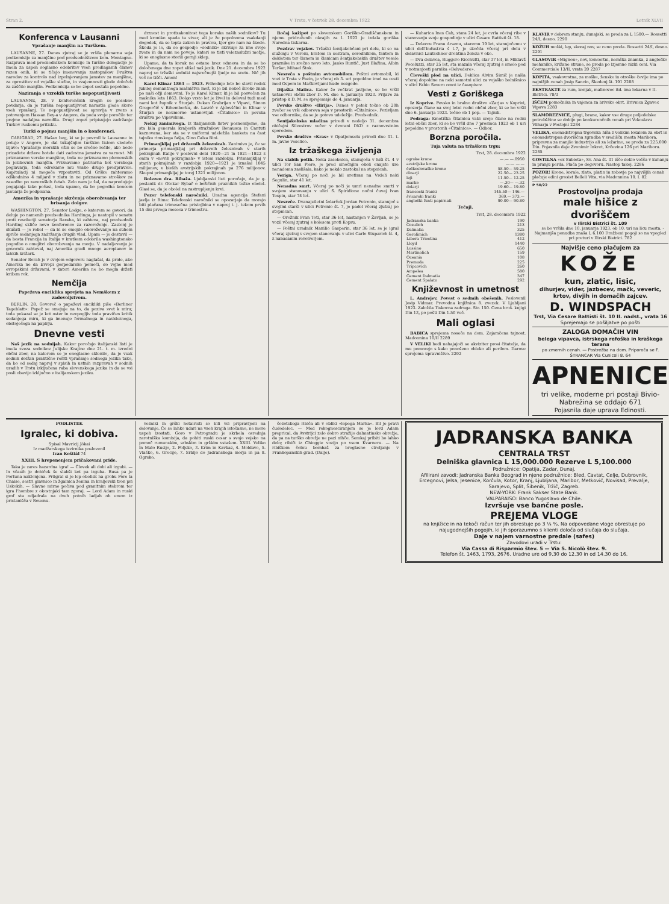Stran 2. V Trstu, v četrtek 28. decembra 1922 Letnik XLVII
Konferenca v Lausanni
Vprašanje manjšin na Turškem.
LAUSANNE, 27. Danes zjutraj se je vršila plenarna seja podkomisije za manjšine pod predsedništvom kom. Montagne. Razprava med predsednikom komisije in turško delegacijo je imela za uspeh soglasno odobritev vseh predlaganih članov razen onih, ki se tičejo imenovanja zastopnikov Društva narodov za kontrolo nad izpolnjevanjem jamstev za manjšine, za oprostitev od vojaške službe, in vzajemnosti glede določeb za zaščito manjšin. Podkomisija se bo zopet sestala popoldne.
Naziranja o vzrokih turške nepopustljivosti
LAUSANNE, 28. V konferenčnih krogih se posebno povdarja, da je turška nepopustljivost narastla glede skoro vseh vprašanj. To nepopustljivost se spravlja v zvezo s potovanjem Hassan Bey-a v Angoro, da poda svoje poročilo ter prejme nadaljna navodila. Drugi zopet pripisujejo zadržanje Turkov ruskemu pritisku.
Turki o pojmu manjšin in o konferenci.
CARIGRAD, 27. Hašan beg, ki se je povrnil iz Lausanne in potuje v Angoro, je dal tukajšnjim turškim listom sledečo izjavo: Vprašanje morskih ožin se bo srečno rešilo, ako bodo prizadete države hotele dati zadostna jamstva za varnost. Mi priznavamo verske manjšine, toda ne priznavamo plemenskih in jezikovnih manjšin. Priznavamo patriarha kot verskega poglavarja, toda odrekamo mu vsako drugo predpravico. Kapitulacij ni mogoče vzpostaviti. Od Grške zahtevamo odškodnino 4 miljard v zlatu in ne priznavamo stroškov za zasedbo po zaveznških četah. Zelo nam je žal, da napredujejo pogajanja tako počasi, toda upamo, da bo pogodba koncem januarja že podpisana.
Amerika in vprašanje skrčenja oboroževanja ter brisanja dolgov.
WASHINGTON, 27. Senator Lodge, o katerem se govori, da deluje po namenih predsednika Hardinga, je nastopil v senatu proti resoluciji senatorja Baraha, ki zahteva, naj predsednik Harding skliče novo konferenco za razoroženje. Zastonj je skušati — je rekel — da bi se omejilo oboroževanje na suhem spričo sedanjega zadržanja drugih vlad. Upam — je dostavil — da bosta Francija in Italija v kratkem odobrila washingtonsko pogodbo o omejitvi oboroževanja na morju. V nadaljevanju je govornik zahteval, naj Amerika gradi mnogo aeroplanov in lahkih križark.
Senator Borah je v svojem odgovoru naglašal, da pride, ako Amerika ne da Evropi gospodarske pomoči, do vojne med evropskimi državami, v kateri Amerika ne bo mogla držati križem rok.
Nemčija
Papeževa enciklika sprejeta na Nemškem z zadovoljstvom.
BERLIN, 28. Govoreč o papeževi encikliki piše «Berliner Tageblatt»: Papež se omejuje na to, da poziva svet k miru; toda pokazal se je kot oster in nevpogljiv toda pravičen kritik sedanjega miru, ki ga imenuje formalnega in navideznega, obstoječega na papirju.
Dnevne vesti
Naš jezik na sodnijah. Kakor poročajo italijanski listi je imela zveza sodnikov Julijske Krajine dne 21. t. m. izredni občni zbor, na katerem se je enoglasno sklenilo, da je vsak sodnik dolžan praktično rešiti vprašanje sodnega jezika tako, da bo od sedaj naprej v spisih in ustnih razpravah v sodnih uradih v Trstu izključena raba slovenskega jezika in da se vsi posli obavijo izključno v italijanskem jeziku.
drznost in protizakonitost tega koraka naših sodnikov? Tu med kroniko spada ta stvar, ali je že popolnoma vsakdanji dogodek, da se tepta zakon in pravica, kjer gre nam na škodo. Škoda je le, da se gospodje «sodniki» skrivajo za ime svoje zveze in da nam ne povejo, kateri so tisti veleza­služni možje, ki so enoglasno storili gornji sklep.
Upamo, da ta korak ne ostane brez odmeva in da se bo določenega dne zopet slišal naš jezik. Dne 21. decembra 1922 naprej so tržaški sodniki najsrečnejši ljudje na svetu. Nič jih več ne tišči. Amen!
Karel Klinar 1863 — 1923. Prihodnje leto bo slavil redek jubilej demantnega mašništva mož, ki je bil nekoč široko znan po naši ožji domovini. To je Karel Klinar, ki je bil posvečen za mašnika leta 1863. Dolgo vrsto let je živel in deloval tudi med nami kot župnik v Šturjah. Dekan Grabrijan v Vipavi, Simon Gregorčič v Rihemberku, dr. Lavrič v Ajdovščini in Klinar v Šturjah so neumorno ustanovljali «Čitalnice» in pevska društva po Vipavskem.
Nekaj zanimivega. Iz italijanskih listov posnemljemo, da sta bila generala kraljevih stražnikov Bonausca in Cantuti kaznovana, ker sta se v uniformi udeležila banketa na čast tajniku rimskega fašja, Gino Calza Bini.
Primanjkljaj pri državnih železnicah. Zanimivo je, če se primerja primanjkljaj pri državnih železnicah v starih pokrajinah Italije v poslovni dobi 1920—21 in 1921—1922 z onim v «novih pokrajinah» v istem razdobju. Primanjkljaj v starih pokrajinah v razdobju 1920—1921 je iznašal 1045 milijonov, v bivših avstrijskih pokrajinah pa 276 milijonov. Skupni primanjkljaj je torej 1321 milijonov.
Bolezen dra. Ribaža. Ljubljanski listi poročajo, da je g. poslanik dr. Otokar Rybař o božičnih praznikih težko obolel. Glasi se, da je obolel na zastrupljenju krvi.
Pozor telefonski naročniki. Uradna agencija Stefani javlja iz Rima: Telefonski naročniki se opozarjajo da morajo biti plačana trimesečna pristojbina v naprej t. j. tekom prvih 15 dni prvega meseca v trimestru.
Ročaj kažipot po slovenskem Goriško-Gradiščanskem in njemu pridruženih okrajih za l. 1923 je izdala goriška Narodna tiskarna.
Pozdrav vojakov. Tržaški šentjakobčani pri delu, ki so na služenju v Veroni, bratom in sestram, sorodnikom, fantom in dekletom ter članom in članicam šentjakobskih društev vesele praznike in srečno novo leto. Janko Runtič, Just Blažina, Albin Teršar, Mihael Štok.
Nesreča s poštnim avtomobilom. Poštni avtomobil, ki vozi iz Trsta v Pazin, je včeraj ob 3. uri popoldne imel na cesti med Ospom in Mačkovljami hudo nezgodo.
Dijaška Matica. Kakor že večkrat javljeno, se bo vršil ustanovni občni zbor D. M. dne 6. januarja 1923. Prijave za pristop k D. M. se sprejemajo do 4. januarja.
Pevsko društvo «Ilirija». Danes v petek točno ob 20h zvečer se vrši odborova seja v prostorih «Čitalnice». Pozivljam vse odbornike, da se je gotovo udeležijo. Predsednik.
Šentjakobska mladina priredi v nedeljo 31. decembra običajni Silvestrov večer v dvorani DKD z raznovrstnim sporedom.
Pevsko društvo «Kras» v Opatjemselu priredi dne 31. t. m. javno veselico.
Iz tržaškega življenja
Na slabih potih. Neka zasebnica, stanujoča v hiši št. 4 v ulici Tor San Piero, je pred sinočnjim okoli enajste ure nenadoma zaslišala, kako je nekdo zastokal na stopnicah.
Veriga. Včeraj po noči je bil aretiran na Vrdeli neki Segulin, star 41 let.
Nenadna smrt. Včeraj po noči je umrl nenadne smrti v svojem stanovanju v ulici S. Spiridione nočni čuvaj Ivan Tespin, star 74 let.
Nesreče. Dvanajstletni šolarček Jordan Petronio, stanujoč s svojimi starši v ulici Petronio št. 7, je padel včeraj zjutraj po stopnicah.
— Orožnik Fran Toti, star 36 let, nastanjen v Žavljah, se je vozil včeraj zjutraj s kolesom proti Kopru.
— Poštni uradnik Manilio Gasperin, star 36 let, se je igral včeraj zjutraj v svojem stanovanju v ulici Carlo Stuparich št. 4, z nabasanim revolverjem.
— Kuharica Ines Cah, stara 24 let, je cvrla včeraj ribe v stanovanju svoje gospodinje v ulici Cesare Battisti št. 18.
— Delavcu Franu Arsenu, staremu 19 let, stanujočemu v ulici dell'Industria š t.7, je skočila včeraj pri delu v delavnici Lautschner drobtina železa v oko.
— Dva delavca, Ruggero Ricchutti, star 37 let, in Miklavž Poceluzzi, star 25 let, sta mazala včeraj zjutraj s smolo pod v notranjosti parnika «Belvedere».
Človeški plod na ulici. Deklica Alvira Simič je našla včeraj dopoldne na neki samotni ulici za vojaško bolnišnico v ulici Fabio Severo omot iz časopisov.
Vesti z Goriškega
Iz Koprive. Pevsko in bralno društvo «Zarja» v Koprivi, opozorja člane na svoj letni redni občni zbor, ki se bo vršil dne 6. januarja 1923. točno ob 1 pop. — Tajnik.
Podraga: Kmetiška čitalnica vabi svoje člane na redni letni občni zbor, ki se bo vršil dne 7 prosinca 1923 ob 1 uri popoldne v prostorih «Čitalnice». — Odbor.
Borzna poročila.
Tuja valuta na tržaškem trgu:
Trst, 28. decembra 1922
| ogrske krone | —.— —.0950 |
| avstrijske krone | —.— —.— |
| češkoslovaške krone | 58.50— 59.25 |
| dinarji | 22.50— 23.25 |
| leji | 11.50— 12.25 |
| marke | —.30— —.32 |
| dolarji | 19.60— 19.80 |
| francoski franki | 145.50— 146.— |
| švicarski franki | 369.— 373.— |
| angleški funti papirnati | 90.00— 90.80 |
Tečaji.
Trst, 28. decembra 1922
| Jadranska banka | 190 |
| Cosulich | 213 |
| Dalmatia | 325 |
| Gerolimich | 1380 |
| Libera Triestina | 412 |
| Lloyd | 1440 |
| Lussino | 650 |
| Martinolich | 159 |
| Oceania | 108 |
| Premuda | 225 |
| Tripcovich | 260 |
| Ampelea | 580 |
| Cement Dalmatia | 347 |
| Cement Spalato | 292 |
Književnost in umetnost
L. Andrejev, Povest o sedmih obešenih. Poslovenil Josip Vidmar. Prevodna knjižnica 8. zvezek. V Ljubljani 1923. Založila Tiskovna zadruga. Str. 150. Cena broš. knjigi Din 13, po pošti Din 1.50 več.
Mali oglasi
BABICA sprejema noseče na dom. Zajamčena tajnost. Madonnina 10/II 2289
V VELIKI bedi nahajajoči se akviziter prosi čitatelje, da mu pomorejo s kako ponošeno obleko ali perilom. Darove sprejema upravništvo. 2292
KLAVIR v dobrem stanju, dunajski, se proda za L 1500.— Rossetti 24/I, desno. 2290
KOŽUH moški, lep, skoraj nov, se ceno proda. Rossetti 24/I, desno. 2291
GLASOVIR «Mignon», nov, koncertni, nemška znamka, z angleško mehaniko, križane strune, se proda po izjemno nizki ceni. Via Commerciale 13/II, vrata 20 2287
KOPITA, vsakovrstna, za moške, ženske in otroške čevlje ima po najnižjih cenah Josip Sancin, Škedenj št. 191 2288
EKSTRAKTE za rum, konjak, malinovec itd. ima lekarna v II. Bistrici. 78/3
IŠČEM pomočnika in vajenca za brivsko obrt. Brivnica Žgavec Vipava 2283
SLAMOREZNICE, plugi, brane, kakor vse druge poljedelske potrebščine se dobijo po konkurenčnih cenah pri Vekoslavu Vilharju v Postojni 2284
VELIKA, enonadstropna trgovska hiša z velikim lokalom za obrt in enonadstropna dvoriščna zgradba v središču mesta Maribora, pripravna za manjšo industrijo ali za ležarino, se proda za 225.000 Din. Pojasnila daje Zvonimir Inkret, Krčevina 126 pri Mariboru. 2285
GOSTILNA «ex Subieta», Sv. Ana št. 31 išče deklo vešča v kuhanju in pranju perila. Plača po dogovoru. Nastop takoj. 2286
POZOR! Krone, korale, zlato, platin in zobovje po najvišjih cenah plačuje edini grosist Belleli Vita, via Madonnina 10. I. 82
P 50/22
Prostovoljna prodaja
male hišice z dvoriščem
v Ilirski Bistrici št. 109
se bo vršila dne 10. januarja 1923. ob 10. uri na licu mesta. - Najmanjša ponudba znaša L 6.100 Dražbeni pogoji so na vpogled pri preturi v Ilirski Bistrici. 782
Najvišje ceno plačujem za
KOŽE
kun, zlatic, lisic,
dihurjev, vider, jazbecev, mačk, veveric, krtov, divjih in domačih zajcev.
D. WINDSPACH
Trst, Via Cesare Battisti št. 10 II. nadst., vrata 16
Sprejemajo se pošiljatve po pošti
ZALOGA DOMAČIH VIN
belega vipavca, istrskega refoška in kraškega terana
po zmernih cenah. — Postrežba na dom. Priporoča se F. ŠTRANCAR Via Cunicoli 8. 64
APNENICE
tri velike, moderne pri postaji Bivio-Nabrežina se oddajo 671
Pojasnila daje uprava Edinosti.
PODLISTEK
Igralec, ki dobiva.
Spisal Mavricij Jókai
Iz madžarskega izvirnika poslovenil
Ivan Koštiál 74
XXIII. S hrepenenjem pričakovani pride.
Taka je zares hazardna igra! — Človek ali dobi ali izgubi. — In včasih je dobiček še slabši kot pa izguba. Rusa pa je Fortuna naklonjena. Priigral si je lep obelisk na grobu Père la Chaise, sestri glavnico in žgalnica ženina in kraljevski tron pri Uskokih. — Slavno mirno počiva pod granitnim stebrom ter igra l'hombre z okostnjaki tam zgoraj. — Lord Adam in ruski grof sta odjadrala na dveh potnih ladjah ob enem iz pristanišča v Rouenu.
vezniki in grški hetairisti so bili vsi pripravljeni na delovanje. Če se lahko udari na vseh krajih istočasno, ne more uspeh izostati. Goro v Petrogradu je skrbela osrednja zarotniška komisija, da pohiti ruski cesar s svojo vojsko na pomoč rumunskim, srbskim in grškim vstašem. XXIII. Veliko in Malo Rusijo, 2. Poljsko, 3. Krim in Kavkaz, 4. Moldavo, 5. Vlaško, 6. Grecijo, 7. Srbijo do Jadranskega morja in pa 8. Ogrsko.
čozotskega ribiča ali v obliki «lepega Marka». Bil je pravi čudodelec. — Med rekognosciranjem se je lord Adam preprical, da Avstrijci zelo dobro stražijo dalmatinsko obrežje, da pa na turško obrežje ne pazi nihče. Semkaj pribiti bo lahko delo; ribiči iz Chioggie vozijo po vsem Kvarneru. — Na ribiškem čolnu bombaž za breglasno streljanje v Frankopanskih grad. (Dalje).
JADRANSKA BANKA
CENTRALA TRST
Delniška glavnica L 15,000.000 Rezerve L 5,100.000
Podružnice: Opatija, Zadar, Dunaj.
Afilirani zavodi: Jadranska Banka Beograd in njene podružnice: Bled, Cavtat, Celje, Dubrovnik, Ercegnovi, Jelsa, Jesenice, Korčula, Kotor, Kranj, Ljubljana, Maribor, Metković, Novisad, Prevalje, Sarajevo, Split, Šibenik, Tržič, Zagreb.
NEW-YORK: Frank Sakser State Bank.
VALPARAISO: Banco Yugoslavo de Chile.
Izvršuje vse bančne posle.
PREJEMA VLOGE
na knjižice in na tekoči račun ter jih obrestuje po 3 ¼ %. Na odpovedane vloge obrestuje po najugodnejših pogojih, ki jih sporazumno s klienti določa od slučaja do slučaja.
Daje v najem varnostne predale (safes)
Zavodovi uradi v Trstu:
Via Cassa di Risparmio štev. 5 — Via S. Nicolò štev. 9.
Telefon št. 1463, 1793, 2676. Uradne ure od 9.30 do 12.30 in od 14.30 do 16.